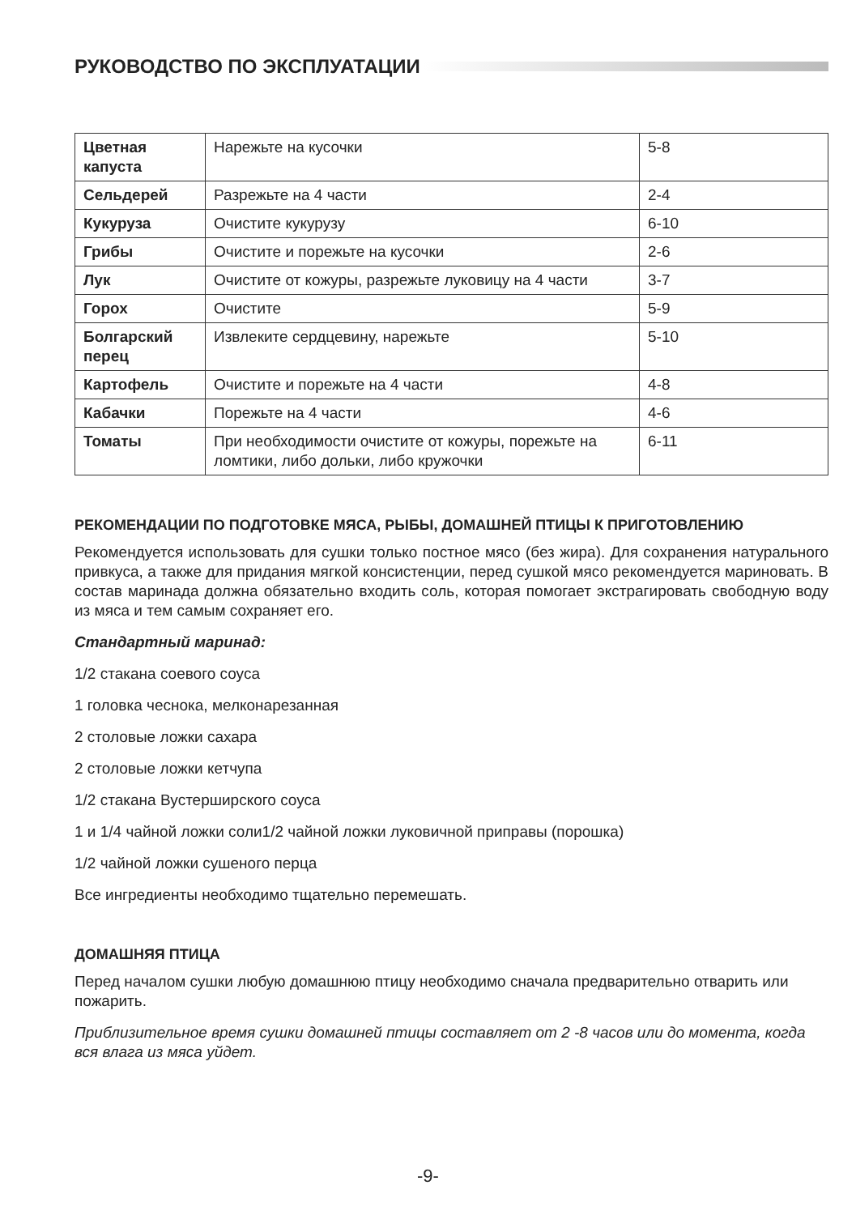РУКОВОДСТВО ПО ЭКСПЛУАТАЦИИ
| Цветная капуста | Нарежьте на кусочки | 5-8 |
| Сельдерей | Разрежьте на 4 части | 2-4 |
| Кукуруза | Очистите кукурузу | 6-10 |
| Грибы | Очистите и порежьте на кусочки | 2-6 |
| Лук | Очистите от кожуры, разрежьте луковицу на 4 части | 3-7 |
| Горох | Очистите | 5-9 |
| Болгарский перец | Извлеките сердцевину, нарежьте | 5-10 |
| Картофель | Очистите и порежьте на 4 части | 4-8 |
| Кабачки | Порежьте на 4 части | 4-6 |
| Томаты | При необходимости очистите от кожуры, порежьте на ломтики, либо дольки, либо кружочки | 6-11 |
РЕКОМЕНДАЦИИ ПО ПОДГОТОВКЕ МЯСА, РЫБЫ, ДОМАШНЕЙ ПТИЦЫ К ПРИГОТОВЛЕНИЮ
Рекомендуется использовать для сушки только постное мясо (без жира). Для сохранения натурального привкуса, а также для придания мягкой консистенции, перед сушкой мясо рекомендуется мариновать. В состав маринада должна обязательно входить соль, которая помогает экстрагировать свободную воду из мяса и тем самым сохраняет его.
Стандартный маринад:
1/2 стакана соевого соуса
1 головка чеснока, мелконарезанная
2 столовые ложки сахара
2 столовые ложки кетчупа
1/2 стакана Вустерширского соуса
1 и 1/4 чайной ложки соли1/2 чайной ложки луковичной приправы (порошка)
1/2 чайной ложки сушеного перца
Все ингредиенты необходимо тщательно перемешать.
ДОМАШНЯЯ ПТИЦА
Перед началом сушки любую домашнюю птицу необходимо сначала предварительно отварить или пожарить.
Приблизительное время сушки домашней птицы составляет от 2 -8 часов или до момента, когда вся влага из мяса уйдет.
-9-